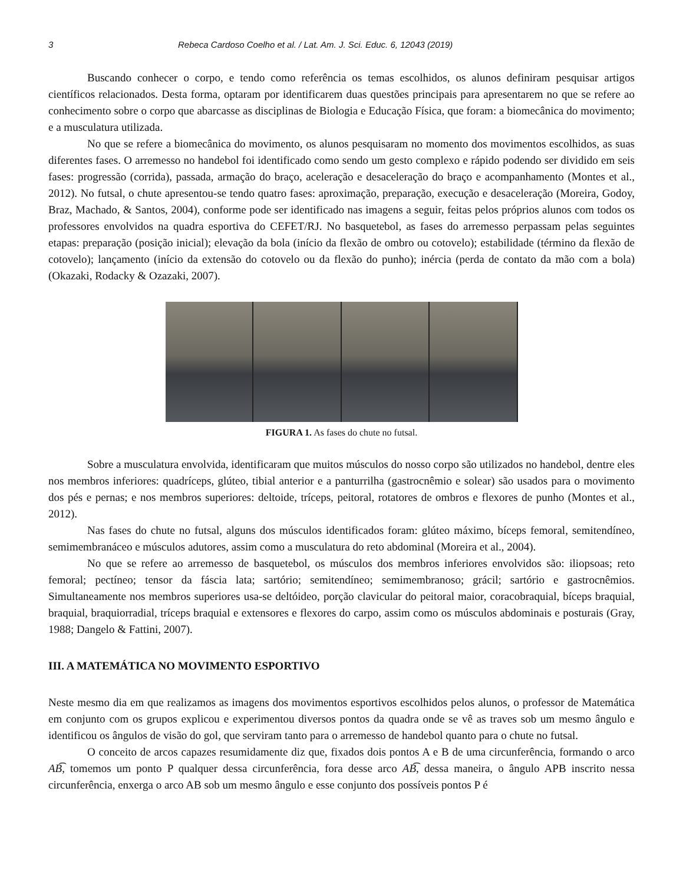3 Rebeca Cardoso Coelho et al. / Lat. Am. J. Sci. Educ. 6, 12043 (2019)
Buscando conhecer o corpo, e tendo como referência os temas escolhidos, os alunos definiram pesquisar artigos científicos relacionados. Desta forma, optaram por identificarem duas questões principais para apresentarem no que se refere ao conhecimento sobre o corpo que abarcasse as disciplinas de Biologia e Educação Física, que foram: a biomecânica do movimento; e a musculatura utilizada.
No que se refere a biomecânica do movimento, os alunos pesquisaram no momento dos movimentos escolhidos, as suas diferentes fases. O arremesso no handebol foi identificado como sendo um gesto complexo e rápido podendo ser dividido em seis fases: progressão (corrida), passada, armação do braço, aceleração e desaceleração do braço e acompanhamento (Montes et al., 2012). No futsal, o chute apresentou-se tendo quatro fases: aproximação, preparação, execução e desaceleração (Moreira, Godoy, Braz, Machado, & Santos, 2004), conforme pode ser identificado nas imagens a seguir, feitas pelos próprios alunos com todos os professores envolvidos na quadra esportiva do CEFET/RJ. No basquetebol, as fases do arremesso perpassam pelas seguintes etapas: preparação (posição inicial); elevação da bola (início da flexão de ombro ou cotovelo); estabilidade (término da flexão de cotovelo); lançamento (início da extensão do cotovelo ou da flexão do punho); inércia (perda de contato da mão com a bola) (Okazaki, Rodacky & Ozazaki, 2007).
FIGURA 1. As fases do chute no futsal.
Sobre a musculatura envolvida, identificaram que muitos músculos do nosso corpo são utilizados no handebol, dentre eles nos membros inferiores: quadríceps, glúteo, tibial anterior e a panturrilha (gastrocnêmio e solear) são usados para o movimento dos pés e pernas; e nos membros superiores: deltoide, tríceps, peitoral, rotatores de ombros e flexores de punho (Montes et al., 2012).
Nas fases do chute no futsal, alguns dos músculos identificados foram: glúteo máximo, bíceps femoral, semitendíneo, semimembranáceo e músculos adutores, assim como a musculatura do reto abdominal (Moreira et al., 2004).
No que se refere ao arremesso de basquetebol, os músculos dos membros inferiores envolvidos são: iliopsoas; reto femoral; pectíneo; tensor da fáscia lata; sartório; semitendíneo; semimembranoso; grácil; sartório e gastrocnêmios. Simultaneamente nos membros superiores usa-se deltóideo, porção clavicular do peitoral maior, coracobraquial, bíceps braquial, braquial, braquiorradial, tríceps braquial e extensores e flexores do carpo, assim como os músculos abdominais e posturais (Gray, 1988; Dangelo & Fattini, 2007).
III. A MATEMÁTICA NO MOVIMENTO ESPORTIVO
Neste mesmo dia em que realizamos as imagens dos movimentos esportivos escolhidos pelos alunos, o professor de Matemática em conjunto com os grupos explicou e experimentou diversos pontos da quadra onde se vê as traves sob um mesmo ângulo e identificou os ângulos de visão do gol, que serviram tanto para o arremesso de handebol quanto para o chute no futsal.
O conceito de arcos capazes resumidamente diz que, fixados dois pontos A e B de uma circunferência, formando o arco AB͡, tomemos um ponto P qualquer dessa circunferência, fora desse arco AB͡, dessa maneira, o ângulo APB inscrito nessa circunferência, enxerga o arco AB sob um mesmo ângulo e esse conjunto dos possíveis pontos P é